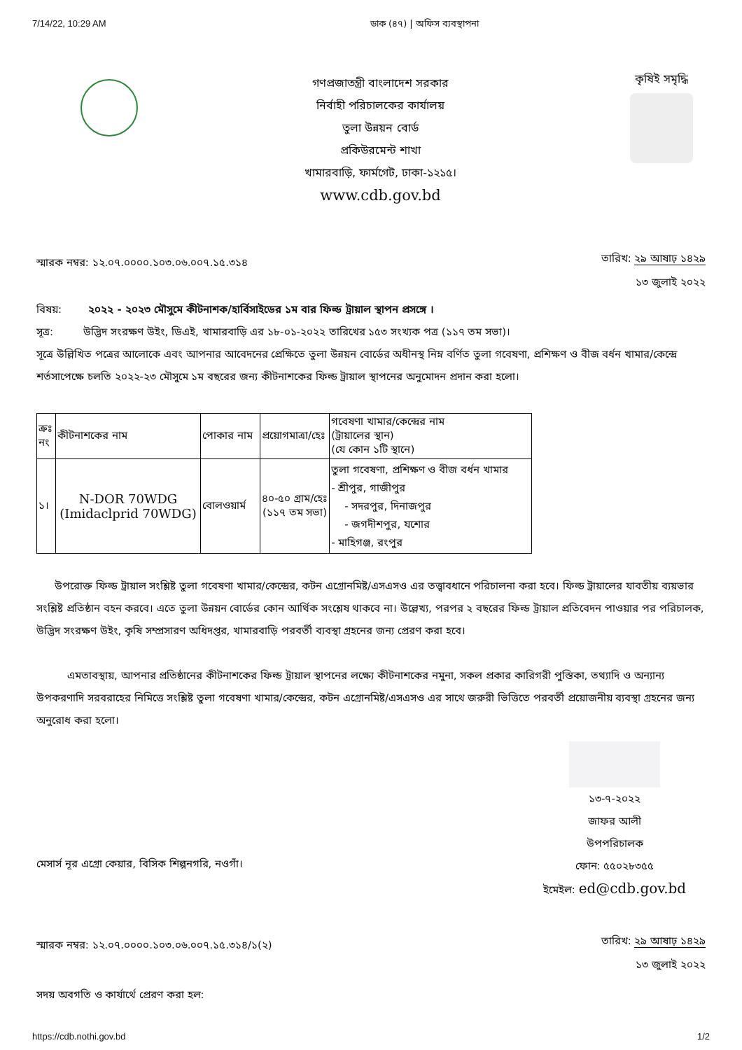7/14/22, 10:29 AM ডাক (৪৭) | অফিস ব্যবস্থাপনা
গণপ্রজাতন্ত্রী বাংলাদেশ সরকার
নির্বাহী পরিচালকের কার্যালয়
তুলা উন্নয়ন বোর্ড
প্রকিউরমেন্ট শাখা
খামারবাড়ি, ফার্মগেট, ঢাকা-১২১৫।
www.cdb.gov.bd
কৃষিই সমৃদ্ধি
স্মারক নম্বর: ১২.০৭.০০০০.১০৩.০৬.০০৭.১৫.৩১৪
তারিখ: ২৯ আষাঢ় ১৪২৯
১৩ জুলাই ২০২২
বিষয়: ২০২২ - ২০২৩ মৌসুমে কীটনাশক/হার্বিসাইডের ১ম বার ফিল্ড ট্রায়াল স্থাপন প্রসঙ্গে ।
সূত্র: উদ্ভিদ সংরক্ষণ উইং, ডিএই, খামারবাড়ি এর ১৮-০১-২০২২ তারিখের ১৫৩ সংখ্যক পত্র (১১৭ তম সভা)।
সূত্রে উল্লিখিত পত্রের আলোকে এবং আপনার আবেদনের প্রেক্ষিতে তুলা উন্নয়ন বোর্ডের অধীনস্থ নিম্ন বর্ণিত তুলা গবেষণা, প্রশিক্ষণ ও বীজ বর্ধন খামার/কেন্দ্রে শর্তসাপেক্ষে চলতি ২০২২-২৩ মৌসুমে ১ম বছরের জন্য কীটনাশকের ফিল্ড ট্রায়াল স্থাপনের অনুমোদন প্রদান করা হলো।
| ক্রঃ নং | কীটনাশকের নাম | পোকার নাম | প্রয়োগমাত্রা/হেঃ | গবেষণা খামার/কেন্দ্রের নাম (ট্রায়ালের স্থান) (যে কোন ১টি স্থানে) |
| --- | --- | --- | --- | --- |
| ১। | N-DOR 70WDG (Imidaclprid 70WDG) | বোলওয়ার্ম | ৪০-৫০ গ্রাম/হেঃ (১১৭ তম সভা) | তুলা গবেষণা, প্রশিক্ষণ ও বীজ বর্ধন খামার - শ্রীপুর, গাজীপুর - সদরপুর, দিনাজপুর - জগদীশপুর, যশোর - মাহিগঞ্জ, রংপুর |
উপরোক্ত ফিল্ড ট্রায়াল সংশ্লিষ্ট তুলা গবেষণা খামার/কেন্দ্রের, কটন এগ্রোনমিষ্ট/এসএসও এর তত্ত্বাবধানে পরিচালনা করা হবে। ফিল্ড ট্রায়ালের যাবতীয় ব্যয়ভার সংশ্লিষ্ট প্রতিষ্ঠান বহন করবে। এতে তুলা উন্নয়ন বোর্ডের কোন আর্থিক সংশ্লেষ থাকবে না। উল্লেখ্য, পরপর ২ বছরের ফিল্ড ট্রায়াল প্রতিবেদন পাওয়ার পর পরিচালক, উদ্ভিদ সংরক্ষণ উইং, কৃষি সম্প্রসারণ অধিদপ্তর, খামারবাড়ি পরবর্তী ব্যবস্থা গ্রহনের জন্য প্রেরণ করা হবে।
এমতাবস্থায়, আপনার প্রতিষ্ঠানের কীটনাশকের ফিল্ড ট্রায়াল স্থাপনের লক্ষ্যে কীটনাশকের নমুনা, সকল প্রকার কারিগরী পুস্তিকা, তথ্যাদি ও অন্যান্য উপকরণাদি সরবরাহের নিমিত্তে সংশ্লিষ্ট তুলা গবেষণা খামার/কেন্দ্রের, কটন এগ্রোনমিষ্ট/এসএসও এর সাথে জরুরী ভিত্তিতে পরবর্তী প্রয়োজনীয় ব্যবস্থা গ্রহনের জন্য অনুরোধ করা হলো।
মেসার্স নূর এগ্রো কেয়ার, বিসিক শিল্পনগরি, নওগাঁ।
১৩-৭-২০২২
জাফর আলী
উপপরিচালক
ফোন: ৫৫০২৮৩৫৫
ইমেইল: ed@cdb.gov.bd
স্মারক নম্বর: ১২.০৭.০০০০.১০৩.০৬.০০৭.১৫.৩১৪/১(২)
তারিখ: ২৯ আষাঢ় ১৪২৯
১৩ জুলাই ২০২২
সদয় অবগতি ও কার্যার্থে প্রেরণ করা হল:
https://cdb.nothi.gov.bd 1/2